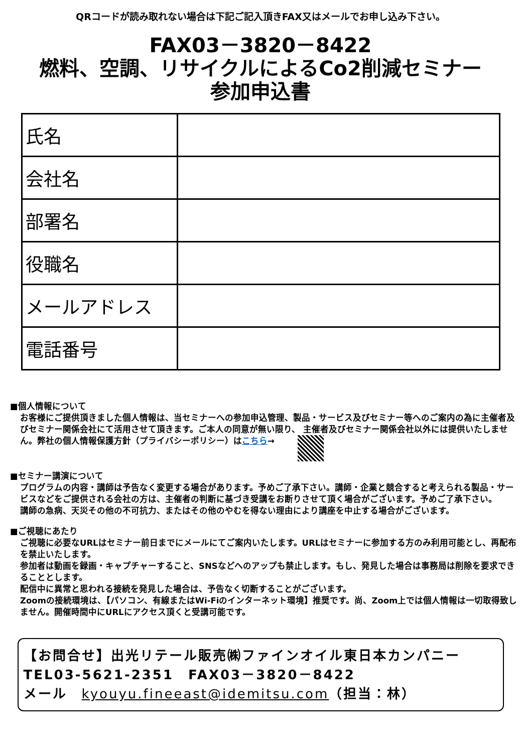QRコードが読み取れない場合は下記ご記入頂きFAX又はメールでお申し込み下さい。
FAX03－3820－8422
燃料、空調、リサイクルによるCo2削減セミナー
参加申込書
| 氏名 | |
| 会社名 | |
| 部署名 | |
| 役職名 | |
| メールアドレス | |
| 電話番号 | |
■個人情報について
お客様にご提供頂きました個人情報は、当セミナーへの参加申込管理、製品・サービス及びセミナー等へのご案内の為に主催者及びセミナー関係会社にて活用させて頂きます。ご本人の同意が無い限り、 主催者及びセミナー関係会社以外には提供いたしません。弊社の個人情報保護方針（プライバシーポリシー）はこちら→
■セミナー講演について
プログラムの内容・講師は予告なく変更する場合があります。予めご了承下さい。講師・企業と競合すると考えられる製品・サービスなどをご提供される会社の方は、主催者の判断に基づき受講をお断りさせて頂く場合がございます。予めご了承下さい。
講師の急病、天災その他の不可抗力、またはその他のやむを得ない理由により講座を中止する場合がございます。
■ご視聴にあたり
ご視聴に必要なURLはセミナー前日までにメールにてご案内いたします。URLはセミナーに参加する方のみ利用可能とし、再配布を禁止いたします。
参加者は動画を録画・キャプチャーすること、SNSなどへのアップも禁止します。もし、発見した場合は事務局は削除を要求できることとします。
配信中に異常と思われる接続を発見した場合は、予告なく切断することがございます。
Zoomの接続環境は、【パソコン、有線またはWi-Fiのインターネット環境】推奨です。尚、Zoom上では個人情報は一切取得致しません。開催時間中にURLにアクセス頂くと受講可能です。
【お問合せ】出光リテール販売㈱ファインオイル東日本カンパニー
TEL03-5621-2351　FAX03－3820－8422
メール　kyouyu.fineeast@idemitsu.com（担当：林）